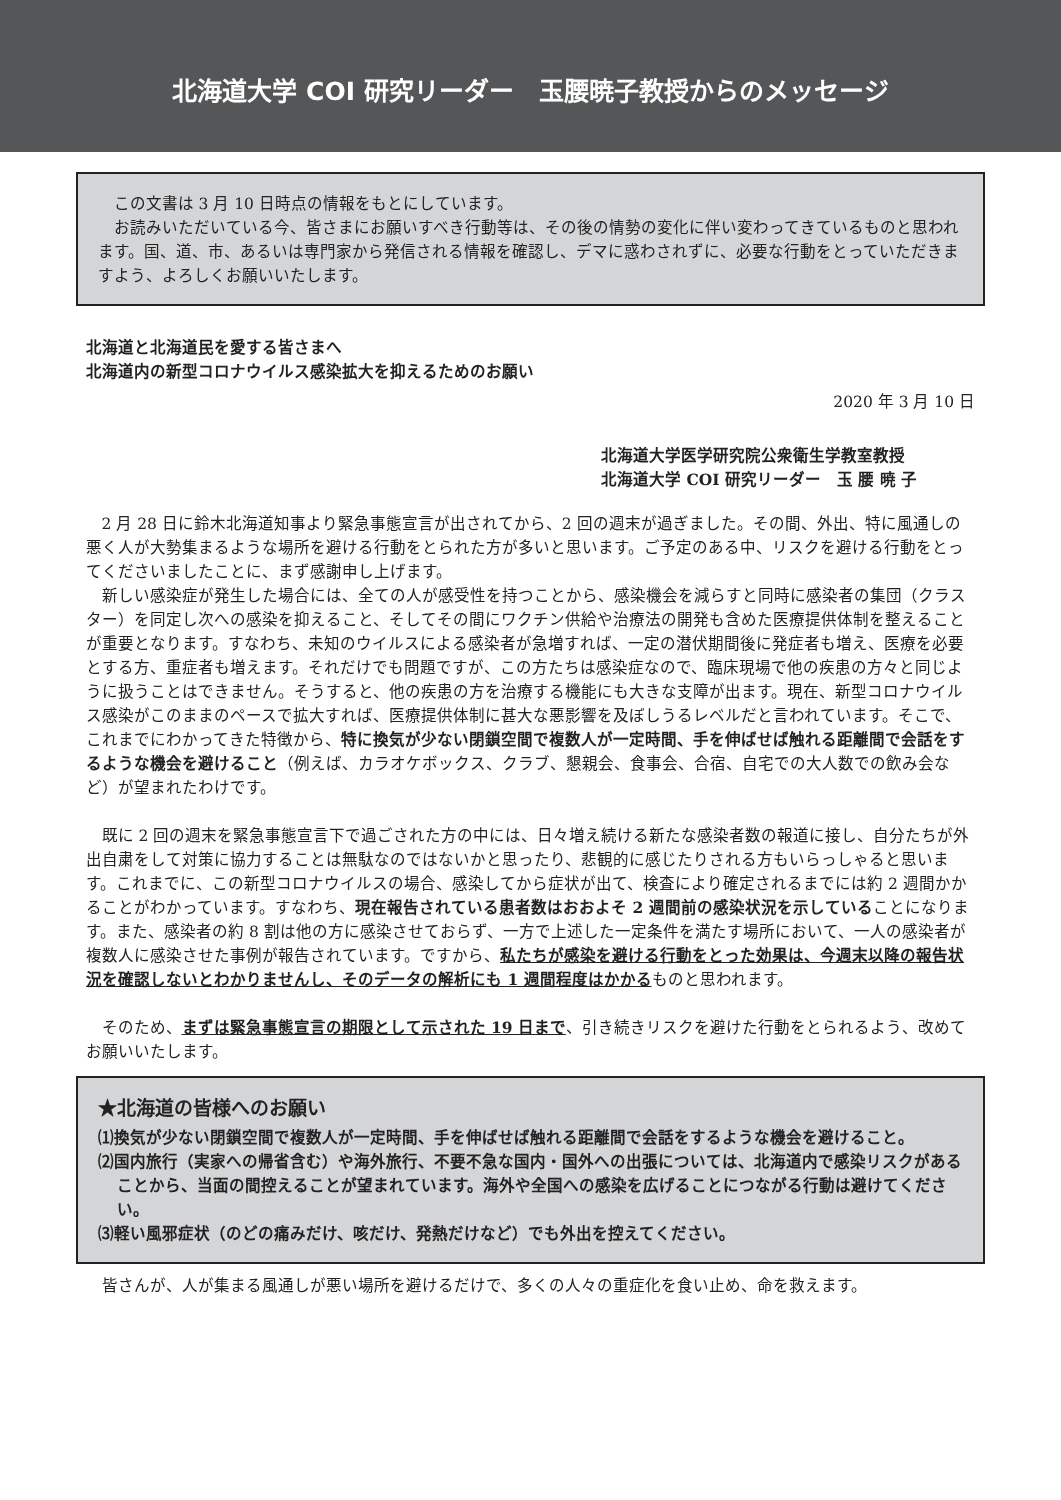北海道大学 COI 研究リーダー　玉腰暁子教授からのメッセージ
この文書は 3 月 10 日時点の情報をもとにしています。
お読みいただいている今、皆さまにお願いすべき行動等は、その後の情勢の変化に伴い変わってきているものと思われます。国、道、市、あるいは専門家から発信される情報を確認し、デマに惑わされずに、必要な行動をとっていただきますよう、よろしくお願いいたします。
北海道と北海道民を愛する皆さまへ
北海道内の新型コロナウイルス感染拡大を抑えるためのお願い
2020 年 3 月 10 日
北海道大学医学研究院公衆衛生学教室教授
北海道大学 COI 研究リーダー　玉 腰 暁 子
2 月 28 日に鈴木北海道知事より緊急事態宣言が出されてから、2 回の週末が過ぎました。その間、外出、特に風通しの悪く人が大勢集まるような場所を避ける行動をとられた方が多いと思います。ご予定のある中、リスクを避ける行動をとってくださいましたことに、まず感謝申し上げます。
新しい感染症が発生した場合には、全ての人が感受性を持つことから、感染機会を減らすと同時に感染者の集団（クラスター）を同定し次への感染を抑えること、そしてその間にワクチン供給や治療法の開発も含めた医療提供体制を整えることが重要となります。すなわち、未知のウイルスによる感染者が急増すれば、一定の潜伏期間後に発症者も増え、医療を必要とする方、重症者も増えます。それだけでも問題ですが、この方たちは感染症なので、臨床現場で他の疾患の方々と同じように扱うことはできません。そうすると、他の疾患の方を治療する機能にも大きな支障が出ます。現在、新型コロナウイルス感染がこのままのペースで拡大すれば、医療提供体制に甚大な悪影響を及ぼしうるレベルだと言われています。そこで、これまでにわかってきた特徴から、特に換気が少ない閉鎖空間で複数人が一定時間、手を伸ばせば触れる距離間で会話をするような機会を避けること（例えば、カラオケボックス、クラブ、懇親会、食事会、合宿、自宅での大人数での飲み会など）が望まれたわけです。
既に 2 回の週末を緊急事態宣言下で過ごされた方の中には、日々増え続ける新たな感染者数の報道に接し、自分たちが外出自粛をして対策に協力することは無駄なのではないかと思ったり、悲観的に感じたりされる方もいらっしゃると思います。これまでに、この新型コロナウイルスの場合、感染してから症状が出て、検査により確定されるまでには約 2 週間かかることがわかっています。すなわち、現在報告されている患者数はおおよそ 2 週間前の感染状況を示していることになります。また、感染者の約 8 割は他の方に感染させておらず、一方で上述した一定条件を満たす場所において、一人の感染者が複数人に感染させた事例が報告されています。ですから、私たちが感染を避ける行動をとった効果は、今週末以降の報告状況を確認しないとわかりませんし、そのデータの解析にも 1 週間程度はかかるものと思われます。
そのため、まずは緊急事態宣言の期限として示された 19 日まで、引き続きリスクを避けた行動をとられるよう、改めてお願いいたします。
★北海道の皆様へのお願い
⑴換気が少ない閉鎖空間で複数人が一定時間、手を伸ばせば触れる距離間で会話をするような機会を避けること。
⑵国内旅行（実家への帰省含む）や海外旅行、不要不急な国内・国外への出張については、北海道内で感染リスクがあることから、当面の間控えることが望まれています。海外や全国への感染を広げることにつながる行動は避けてください。
⑶軽い風邪症状（のどの痛みだけ、咳だけ、発熱だけなど）でも外出を控えてください。
皆さんが、人が集まる風通しが悪い場所を避けるだけで、多くの人々の重症化を食い止め、命を救えます。